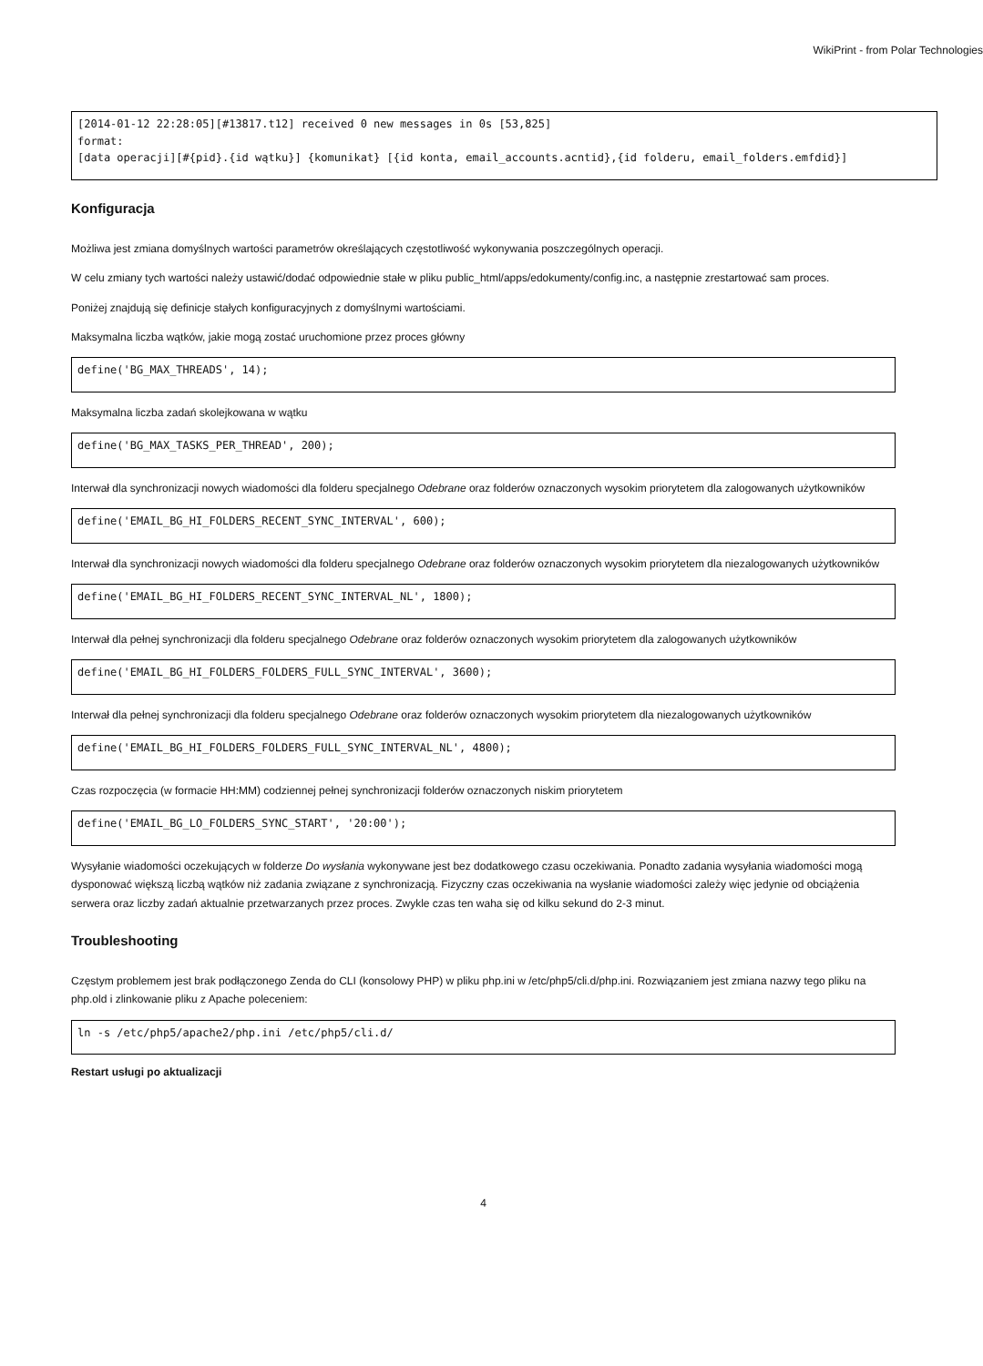WikiPrint - from Polar Technologies
[2014-01-12 22:28:05][#13817.t12] received 0 new messages in 0s [53,825]
format:
[data operacji][#{pid}.{id wątku}] {komunikat} [{id konta, email_accounts.acntid},{id folderu, email_folders.emfdid}]
Konfiguracja
Możliwa jest zmiana domyślnych wartości parametrów określających częstotliwość wykonywania poszczególnych operacji.
W celu zmiany tych wartości należy ustawić/dodać odpowiednie stałe w pliku public_html/apps/edokumenty/config.inc, a następnie zrestartować sam proces.
Poniżej znajdują się definicje stałych konfiguracyjnych z domyślnymi wartościami.
Maksymalna liczba wątków, jakie mogą zostać uruchomione przez proces główny
define('BG_MAX_THREADS', 14);
Maksymalna liczba zadań skolejkowana w wątku
define('BG_MAX_TASKS_PER_THREAD', 200);
Interwał dla synchronizacji nowych wiadomości dla folderu specjalnego Odebrane oraz folderów oznaczonych wysokim priorytetem dla zalogowanych użytkowników
define('EMAIL_BG_HI_FOLDERS_RECENT_SYNC_INTERVAL', 600);
Interwał dla synchronizacji nowych wiadomości dla folderu specjalnego Odebrane oraz folderów oznaczonych wysokim priorytetem dla niezalogowanych użytkowników
define('EMAIL_BG_HI_FOLDERS_RECENT_SYNC_INTERVAL_NL', 1800);
Interwał dla pełnej synchronizacji dla folderu specjalnego Odebrane oraz folderów oznaczonych wysokim priorytetem dla zalogowanych użytkowników
define('EMAIL_BG_HI_FOLDERS_FOLDERS_FULL_SYNC_INTERVAL', 3600);
Interwał dla pełnej synchronizacji dla folderu specjalnego Odebrane oraz folderów oznaczonych wysokim priorytetem dla niezalogowanych użytkowników
define('EMAIL_BG_HI_FOLDERS_FOLDERS_FULL_SYNC_INTERVAL_NL', 4800);
Czas rozpoczęcia (w formacie HH:MM) codziennej pełnej synchronizacji folderów oznaczonych niskim priorytetem
define('EMAIL_BG_LO_FOLDERS_SYNC_START', '20:00');
Wysyłanie wiadomości oczekujących w folderze Do wysłania wykonywane jest bez dodatkowego czasu oczekiwania. Ponadto zadania wysyłania wiadomości mogą dysponować większą liczbą wątków niż zadania związane z synchronizacją. Fizyczny czas oczekiwania na wysłanie wiadomości zależy więc jedynie od obciążenia serwera oraz liczby zadań aktualnie przetwarzanych przez proces. Zwykle czas ten waha się od kilku sekund do 2-3 minut.
Troubleshooting
Częstym problemem jest brak podłączonego Zenda do CLI (konsolowy PHP) w pliku php.ini w /etc/php5/cli.d/php.ini. Rozwiązaniem jest zmiana nazwy tego pliku na php.old i zlinkowanie pliku z Apache poleceniem:
ln -s /etc/php5/apache2/php.ini /etc/php5/cli.d/
Restart usługi po aktualizacji
4